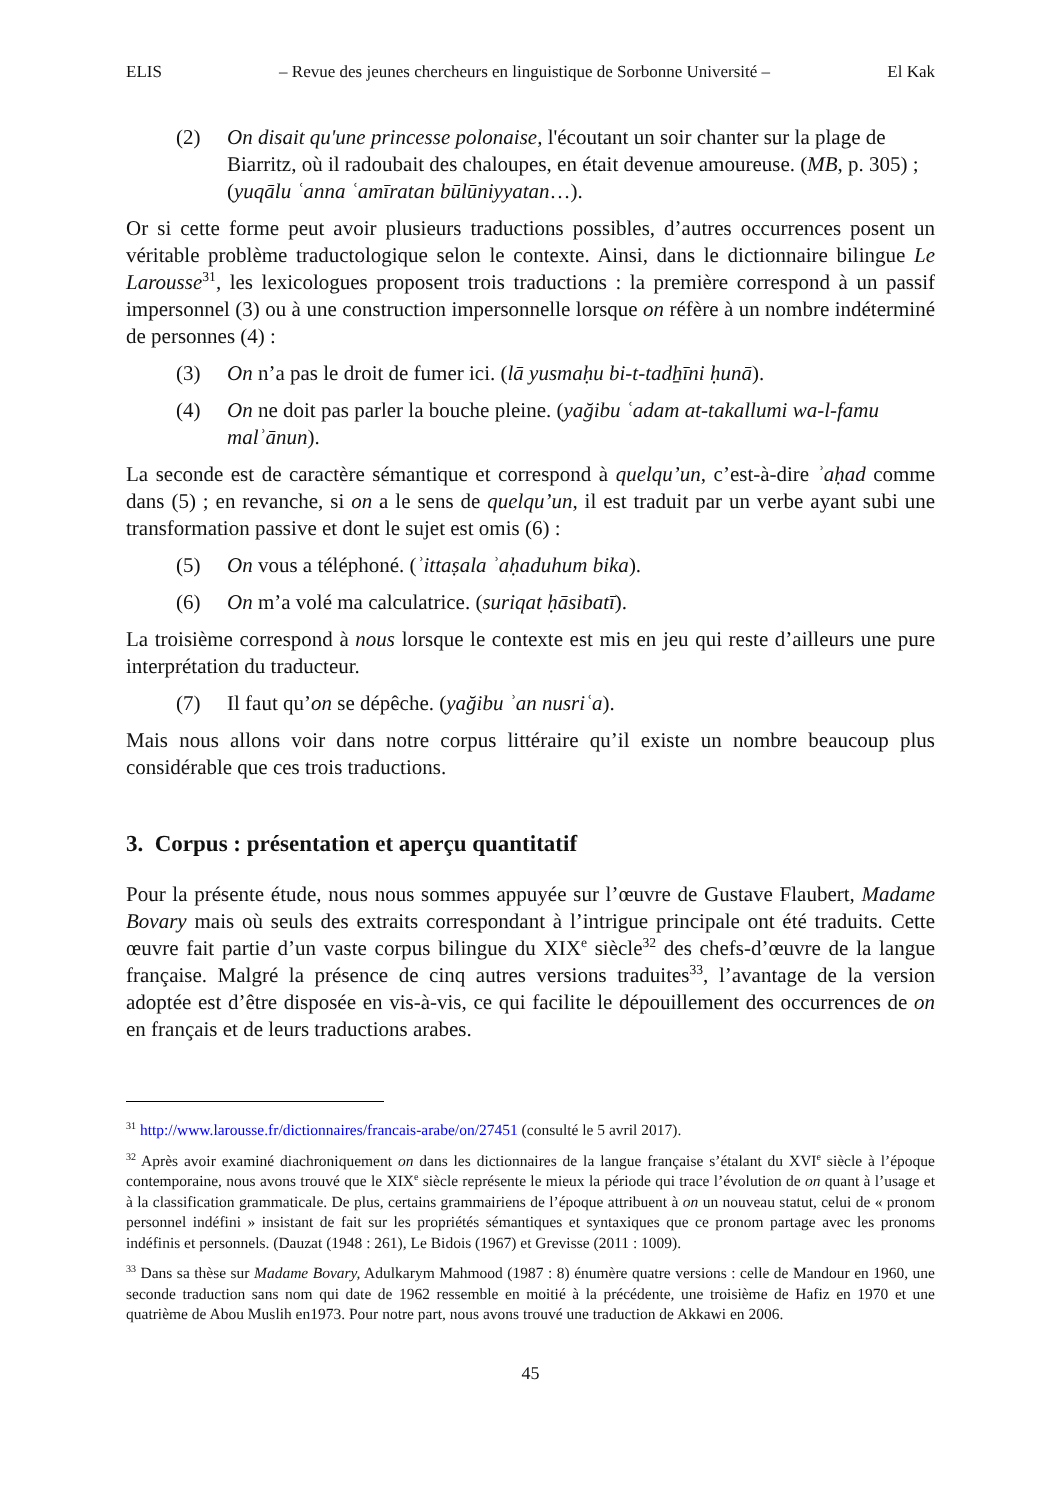ELIS – Revue des jeunes chercheurs en linguistique de Sorbonne Université – El Kak
(2) On disait qu'une princesse polonaise, l'écoutant un soir chanter sur la plage de Biarritz, où il radoubait des chaloupes, en était devenue amoureuse. (MB, p. 305) ; (yuqālu ʿanna ʿamīratan būlūniyyatan…).
Or si cette forme peut avoir plusieurs traductions possibles, d’autres occurrences posent un véritable problème traductologique selon le contexte. Ainsi, dans le dictionnaire bilingue Le Larousse<sup>31</sup>, les lexicologues proposent trois traductions : la première correspond à un passif impersonnel (3) ou à une construction impersonnelle lorsque on réfère à un nombre indéterminé de personnes (4) :
(3) On n’a pas le droit de fumer ici. (lā yusmaḥu bi-t-tadẖīni ḥunā).
(4) On ne doit pas parler la bouche pleine. (yağibu ʿadam at-takallumi wa-l-famu malʾānun).
La seconde est de caractère sémantique et correspond à quelqu’un, c’est-à-dire ʾaḥad comme dans (5) ; en revanche, si on a le sens de quelqu’un, il est traduit par un verbe ayant subi une transformation passive et dont le sujet est omis (6) :
(5) On vous a téléphoné. (ʾittaṣala ʾaḥaduhum bika).
(6) On m’a volé ma calculatrice. (suriqat ḥāsibatī).
La troisième correspond à nous lorsque le contexte est mis en jeu qui reste d’ailleurs une pure interprétation du traducteur.
(7) Il faut qu’on se dépêche. (yağibu ʾan nusriʿa).
Mais nous allons voir dans notre corpus littéraire qu’il existe un nombre beaucoup plus considérable que ces trois traductions.
3. Corpus : présentation et aperçu quantitatif
Pour la présente étude, nous nous sommes appuyée sur l’œuvre de Gustave Flaubert, Madame Bovary mais où seuls des extraits correspondant à l’intrigue principale ont été traduits. Cette œuvre fait partie d’un vaste corpus bilingue du XIX<sup>e</sup> siècle<sup>32</sup> des chefs-d’œuvre de la langue française. Malgré la présence de cinq autres versions traduites<sup>33</sup>, l’avantage de la version adoptée est d’être disposée en vis-à-vis, ce qui facilite le dépouillement des occurrences de on en français et de leurs traductions arabes.
<sup>31</sup> http://www.larousse.fr/dictionnaires/francais-arabe/on/27451 (consulté le 5 avril 2017).
<sup>32</sup> Après avoir examiné diachroniquement on dans les dictionnaires de la langue française s’étalant du XVI<sup>e</sup> siècle à l’époque contemporaine, nous avons trouvé que le XIX<sup>e</sup> siècle représente le mieux la période qui trace l’évolution de on quant à l’usage et à la classification grammaticale. De plus, certains grammairiens de l’époque attribuent à on un nouveau statut, celui de « pronom personnel indéfini » insistant de fait sur les propriétés sémantiques et syntaxiques que ce pronom partage avec les pronoms indéfinis et personnels. (Dauzat (1948 : 261), Le Bidois (1967) et Grevisse (2011 : 1009).
<sup>33</sup> Dans sa thèse sur Madame Bovary, Adulkarym Mahmood (1987 : 8) énumère quatre versions : celle de Mandour en 1960, une seconde traduction sans nom qui date de 1962 ressemble en moitié à la précédente, une troisième de Hafiz en 1970 et une quatrième de Abou Muslih en1973. Pour notre part, nous avons trouvé une traduction de Akkawi en 2006.
45